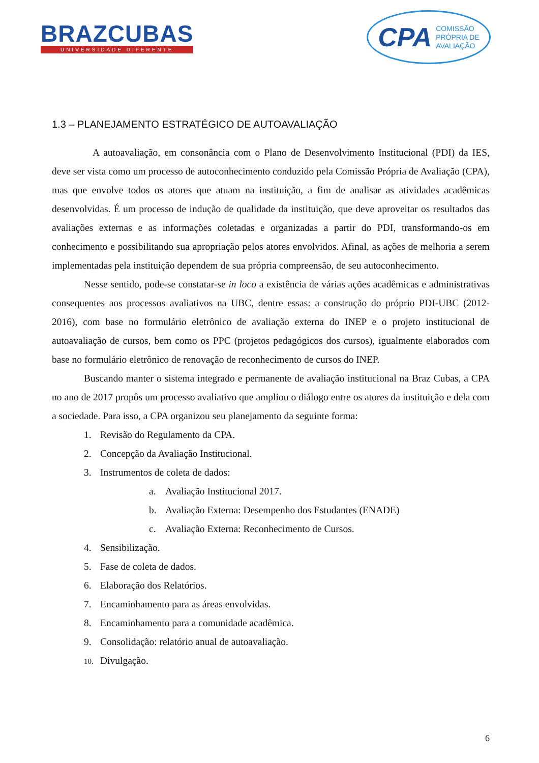BRAZCUBAS
UNIVERSIDADE DIFERENTE
CPA COMISSÃO
PRÓPRIA DE
AVALIAÇÃO
1.3 – PLANEJAMENTO ESTRATÉGICO DE AUTOAVALIAÇÃO
A autoavaliação, em consonância com o Plano de Desenvolvimento Institucional (PDI) da IES, deve ser vista como um processo de autoconhecimento conduzido pela Comissão Própria de Avaliação (CPA), mas que envolve todos os atores que atuam na instituição, a fim de analisar as atividades acadêmicas desenvolvidas. É um processo de indução de qualidade da instituição, que deve aproveitar os resultados das avaliações externas e as informações coletadas e organizadas a partir do PDI, transformando-os em conhecimento e possibilitando sua apropriação pelos atores envolvidos. Afinal, as ações de melhoria a serem implementadas pela instituição dependem de sua própria compreensão, de seu autoconhecimento.
Nesse sentido, pode-se constatar-se in loco a existência de várias ações acadêmicas e administrativas consequentes aos processos avaliativos na UBC, dentre essas: a construção do próprio PDI-UBC (2012-2016), com base no formulário eletrônico de avaliação externa do INEP e o projeto institucional de autoavaliação de cursos, bem como os PPC (projetos pedagógicos dos cursos), igualmente elaborados com base no formulário eletrônico de renovação de reconhecimento de cursos do INEP.
Buscando manter o sistema integrado e permanente de avaliação institucional na Braz Cubas, a CPA no ano de 2017 propôs um processo avaliativo que ampliou o diálogo entre os atores da instituição e dela com a sociedade. Para isso, a CPA organizou seu planejamento da seguinte forma:
1. Revisão do Regulamento da CPA.
2. Concepção da Avaliação Institucional.
3. Instrumentos de coleta de dados:
a. Avaliação Institucional 2017.
b. Avaliação Externa: Desempenho dos Estudantes (ENADE)
c. Avaliação Externa: Reconhecimento de Cursos.
4. Sensibilização.
5. Fase de coleta de dados.
6. Elaboração dos Relatórios.
7. Encaminhamento para as áreas envolvidas.
8. Encaminhamento para a comunidade acadêmica.
9. Consolidação: relatório anual de autoavaliação.
10. Divulgação.
6